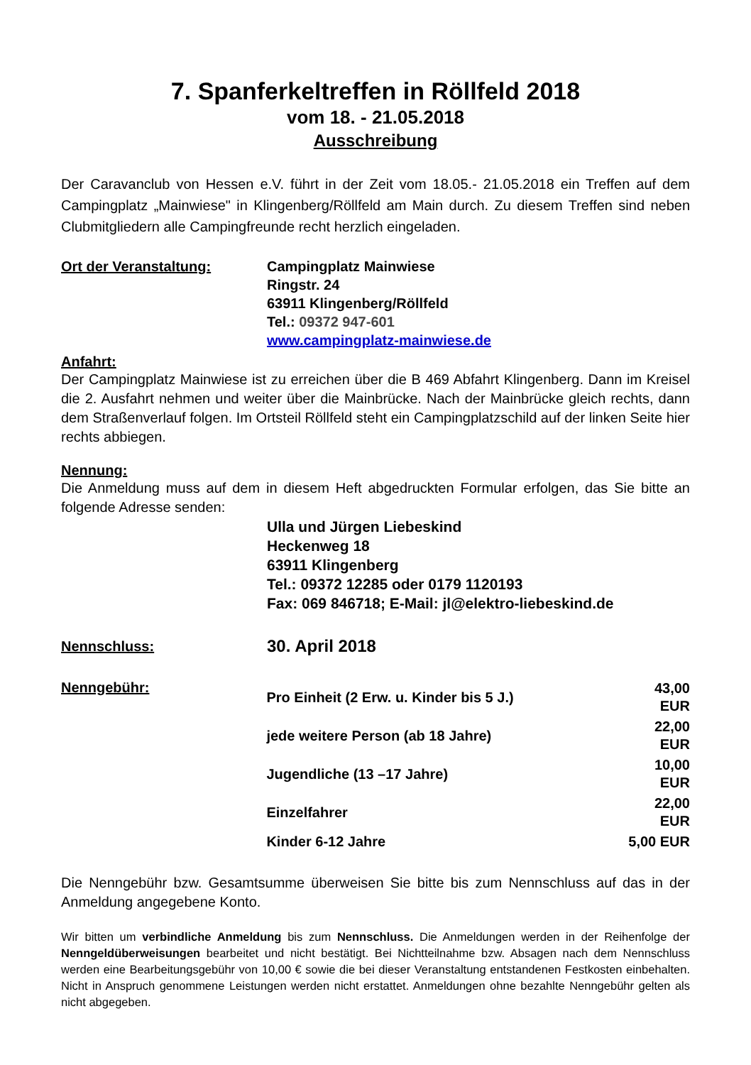7. Spanferkeltreffen in Röllfeld 2018
vom 18. - 21.05.2018
Ausschreibung
Der Caravanclub von Hessen e.V. führt in der Zeit vom 18.05.- 21.05.2018 ein Treffen auf dem Campingplatz „Mainwiese" in Klingenberg/Röllfeld am Main durch. Zu diesem Treffen sind neben Clubmitgliedern alle Campingfreunde recht herzlich eingeladen.
Ort der Veranstaltung: Campingplatz Mainwiese
Ringstr. 24
63911 Klingenberg/Röllfeld
Tel.: 09372 947-601
www.campingplatz-mainwiese.de
Anfahrt:
Der Campingplatz Mainwiese ist zu erreichen über die B 469 Abfahrt Klingenberg. Dann im Kreisel die 2. Ausfahrt nehmen und weiter über die Mainbrücke. Nach der Mainbrücke gleich rechts, dann dem Straßenverlauf folgen. Im Ortsteil Röllfeld steht ein Campingplatzschild auf der linken Seite hier rechts abbiegen.
Nennung:
Die Anmeldung muss auf dem in diesem Heft abgedruckten Formular erfolgen, das Sie bitte an folgende Adresse senden:
Ulla und Jürgen Liebeskind
Heckenweg 18
63911 Klingenberg
Tel.: 09372 12285 oder 0179 1120193
Fax: 069 846718; E-Mail: jl@elektro-liebeskind.de
Nennschluss:
30. April 2018
Nenngebühr:
| Pro Einheit (2 Erw. u. Kinder bis 5 J.) | 43,00 EUR |
| jede weitere Person (ab 18 Jahre) | 22,00 EUR |
| Jugendliche (13 –17 Jahre) | 10,00 EUR |
| Einzelfahrer | 22,00 EUR |
| Kinder 6-12 Jahre | 5,00 EUR |
Die Nenngebühr bzw. Gesamtsumme überweisen Sie bitte bis zum Nennschluss auf das in der Anmeldung angegebene Konto.
Wir bitten um verbindliche Anmeldung bis zum Nennschluss. Die Anmeldungen werden in der Reihenfolge der Nenngeldüberweisungen bearbeitet und nicht bestätigt. Bei Nichtteilnahme bzw. Absagen nach dem Nennschluss werden eine Bearbeitungsgebühr von 10,00 € sowie die bei dieser Veranstaltung entstandenen Festkosten einbehalten. Nicht in Anspruch genommene Leistungen werden nicht erstattet. Anmeldungen ohne bezahlte Nenngebühr gelten als nicht abgegeben.